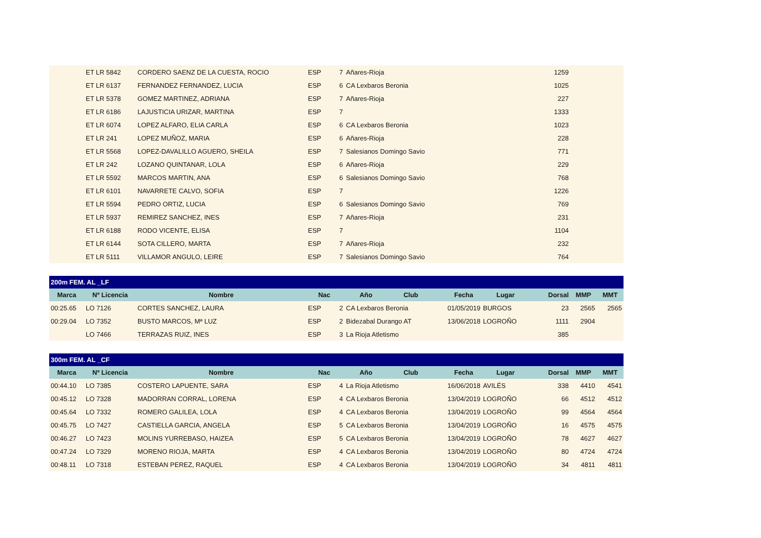| | ET LR 5842 | CORDERO SAENZ DE LA CUESTA, ROCIO | ESP | 7 | Añares-Rioja | | | 1259 | | |
| | ET LR 6137 | FERNANDEZ FERNANDEZ, LUCIA | ESP | 6 | CA Lexbaros Beronia | | | 1025 | | |
| | ET LR 5378 | GOMEZ MARTINEZ, ADRIANA | ESP | 7 | Añares-Rioja | | | 227 | | |
| | ET LR 6186 | LAJUSTICIA URIZAR, MARTINA | ESP | 7 | | | | 1333 | | |
| | ET LR 6074 | LOPEZ ALFARO, ELIA CARLA | ESP | 6 | CA Lexbaros Beronia | | | 1023 | | |
| | ET LR 241 | LOPEZ MUÑOZ, MARIA | ESP | 6 | Añares-Rioja | | | 228 | | |
| | ET LR 5568 | LOPEZ-DAVALILLO AGUERO, SHEILA | ESP | 7 | Salesianos Domingo Savio | | | 771 | | |
| | ET LR 242 | LOZANO QUINTANAR, LOLA | ESP | 6 | Añares-Rioja | | | 229 | | |
| | ET LR 5592 | MARCOS MARTIN, ANA | ESP | 6 | Salesianos Domingo Savio | | | 768 | | |
| | ET LR 6101 | NAVARRETE CALVO, SOFIA | ESP | 7 | | | | 1226 | | |
| | ET LR 5594 | PEDRO ORTIZ, LUCIA | ESP | 6 | Salesianos Domingo Savio | | | 769 | | |
| | ET LR 5937 | REMIREZ SANCHEZ, INES | ESP | 7 | Añares-Rioja | | | 231 | | |
| | ET LR 6188 | RODO VICENTE, ELISA | ESP | 7 | | | | 1104 | | |
| | ET LR 6144 | SOTA CILLERO, MARTA | ESP | 7 | Añares-Rioja | | | 232 | | |
| | ET LR 5111 | VILLAMOR ANGULO, LEIRE | ESP | 7 | Salesianos Domingo Savio | | | 764 | | |
| 200m FEM. AL _LF | | | | | | | | | | |
| --- | --- | --- | --- | --- | --- | --- | --- | --- | --- | --- |
| Marca | Nº Licencia | Nombre | Nac | Año Club | | Fecha | Lugar | Dorsal | MMP | MMT |
| 00:25.65 | LO 7126 | CORTES SANCHEZ, LAURA | ESP | 2 | CA Lexbaros Beronia | 01/05/2019 | BURGOS | 23 | 2565 | 2565 |
| 00:29.04 | LO 7352 | BUSTO MARCOS, Mª LUZ | ESP | 2 | Bidezabal Durango AT | 13/06/2018 | LOGROÑO | 1111 | 2904 | |
| | LO 7466 | TERRAZAS RUIZ, INES | ESP | 3 | La Rioja Atletismo | | | 385 | | |
| 300m FEM. AL _CF | | | | | | | | | | |
| --- | --- | --- | --- | --- | --- | --- | --- | --- | --- | --- |
| Marca | Nº Licencia | Nombre | Nac | Año Club | | Fecha | Lugar | Dorsal | MMP | MMT |
| 00:44.10 | LO 7385 | COSTERO LAPUENTE, SARA | ESP | 4 | La Rioja Atletismo | 16/06/2018 | AVILÉS | 338 | 4410 | 4541 |
| 00:45.12 | LO 7328 | MADORRAN CORRAL, LORENA | ESP | 4 | CA Lexbaros Beronia | 13/04/2019 | LOGROÑO | 66 | 4512 | 4512 |
| 00:45.64 | LO 7332 | ROMERO GALILEA, LOLA | ESP | 4 | CA Lexbaros Beronia | 13/04/2019 | LOGROÑO | 99 | 4564 | 4564 |
| 00:45.75 | LO 7427 | CASTIELLA GARCIA, ANGELA | ESP | 5 | CA Lexbaros Beronia | 13/04/2019 | LOGROÑO | 16 | 4575 | 4575 |
| 00:46.27 | LO 7423 | MOLINS YURREBASO, HAIZEA | ESP | 5 | CA Lexbaros Beronia | 13/04/2019 | LOGROÑO | 78 | 4627 | 4627 |
| 00:47.24 | LO 7329 | MORENO RIOJA, MARTA | ESP | 4 | CA Lexbaros Beronia | 13/04/2019 | LOGROÑO | 80 | 4724 | 4724 |
| 00:48.11 | LO 7318 | ESTEBAN PEREZ, RAQUEL | ESP | 4 | CA Lexbaros Beronia | 13/04/2019 | LOGROÑO | 34 | 4811 | 4811 |